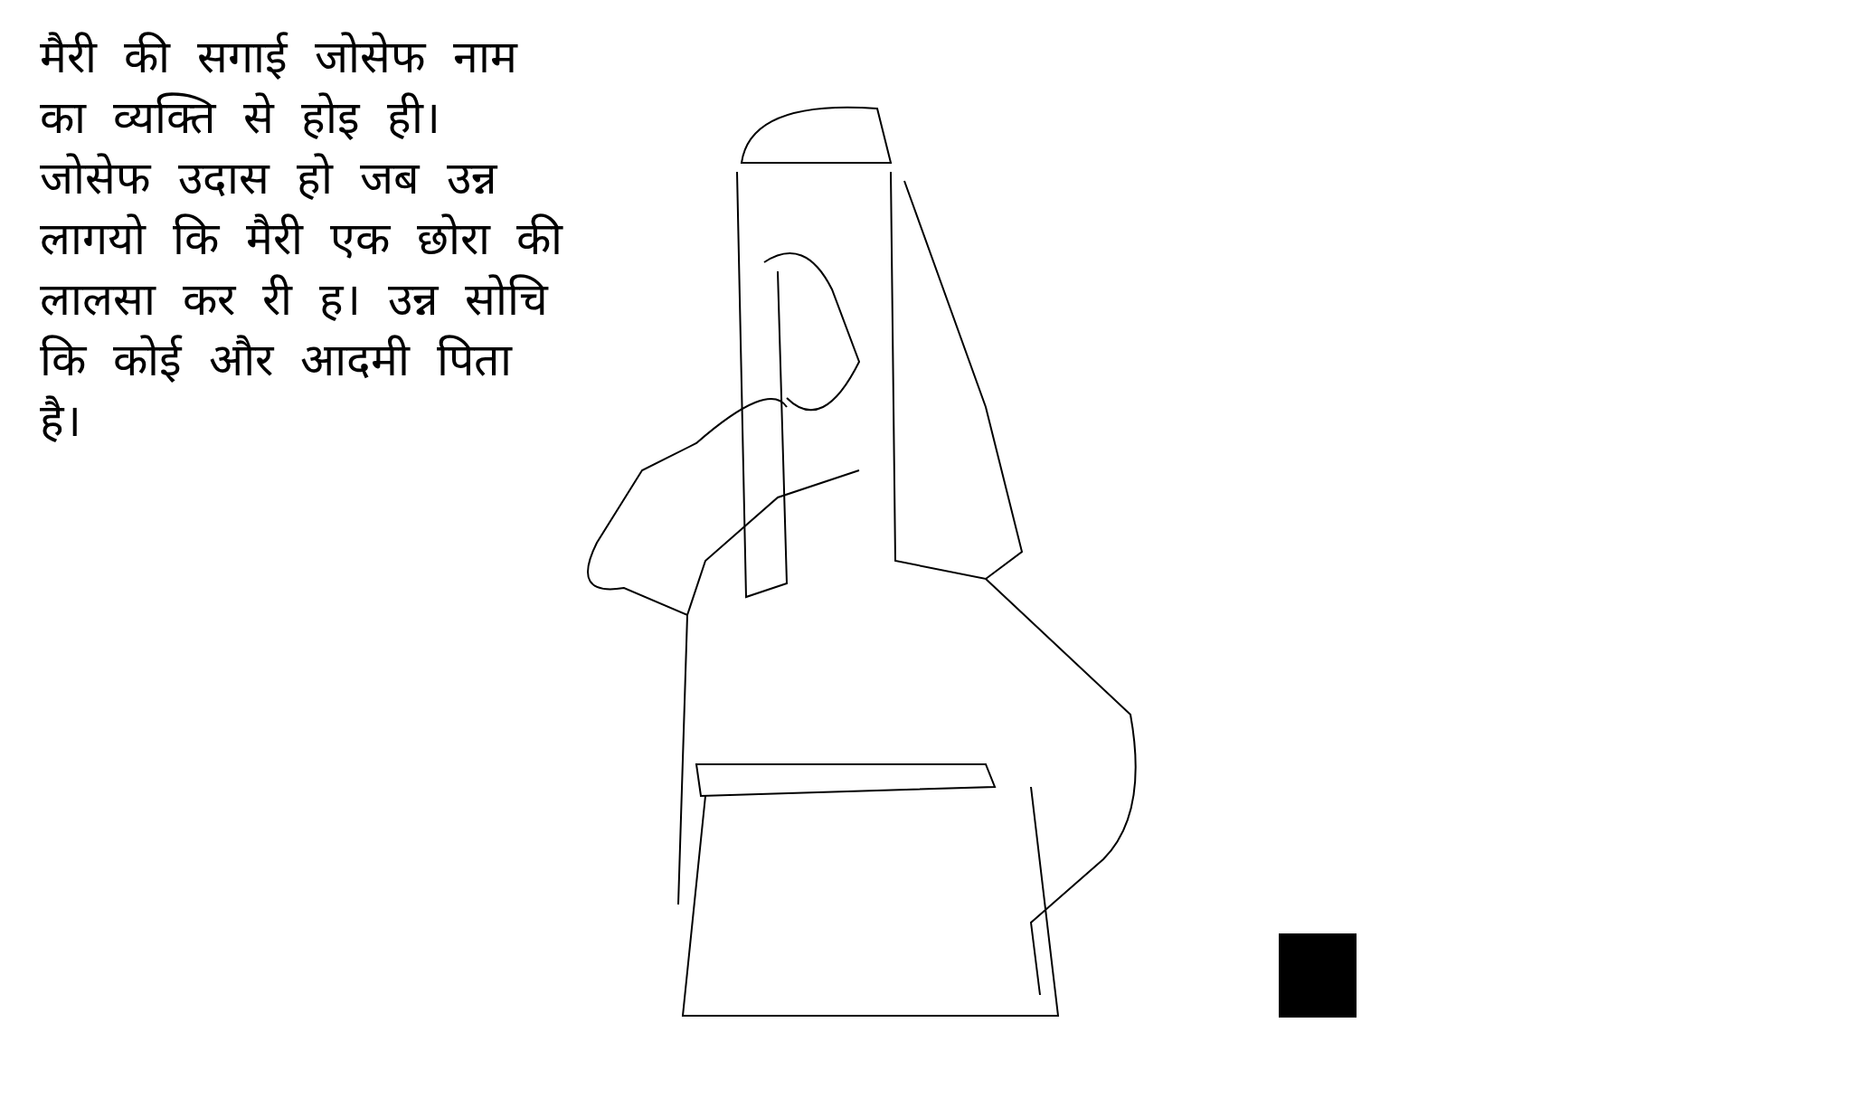मैरी की सगाई जोसेफ नाम का व्यक्ति से होइ ही। जोसेफ उदास हो जब उन्न लागयो कि मैरी एक छोरा की लालसा कर री ह। उन्न सोचि कि कोई और आदमी पिता है।